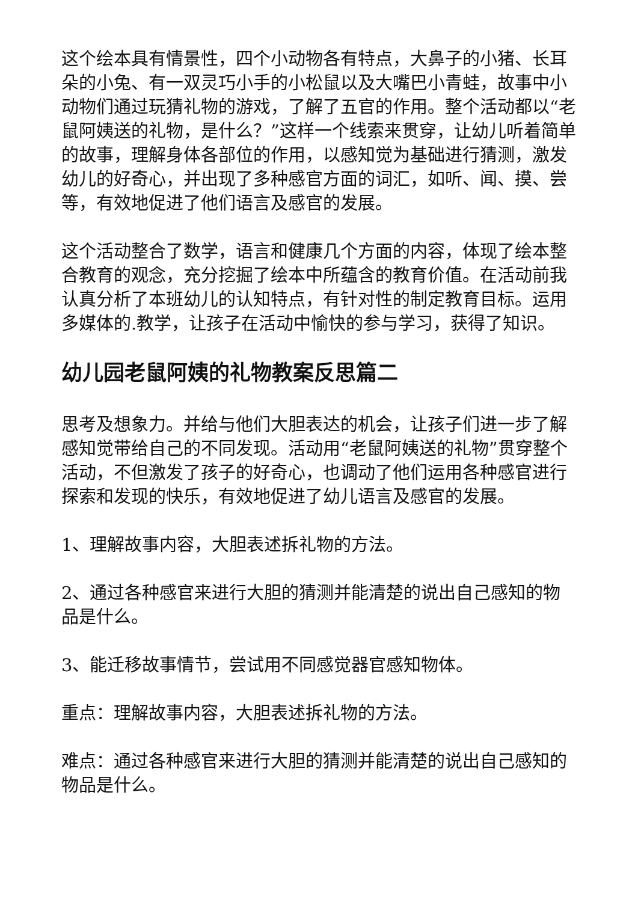这个绘本具有情景性，四个小动物各有特点，大鼻子的小猪、长耳朵的小兔、有一双灵巧小手的小松鼠以及大嘴巴小青蛙，故事中小动物们通过玩猜礼物的游戏，了解了五官的作用。整个活动都以“老鼠阿姨送的礼物，是什么？”这样一个线索来贯穿，让幼儿听着简单的故事，理解身体各部位的作用，以感知觉为基础进行猜测，激发幼儿的好奇心，并出现了多种感官方面的词汇，如听、闻、摸、尝等，有效地促进了他们语言及感官的发展。
这个活动整合了数学，语言和健康几个方面的内容，体现了绘本整合教育的观念，充分挖掘了绘本中所蕴含的教育价值。在活动前我认真分析了本班幼儿的认知特点，有针对性的制定教育目标。运用多媒体的.教学，让孩子在活动中愉快的参与学习，获得了知识。
幼儿园老鼠阿姨的礼物教案反思篇二
思考及想象力。并给与他们大胆表达的机会，让孩子们进一步了解感知觉带给自己的不同发现。活动用“老鼠阿姨送的礼物”贯穿整个活动，不但激发了孩子的好奇心，也调动了他们运用各种感官进行探索和发现的快乐，有效地促进了幼儿语言及感官的发展。
1、理解故事内容，大胆表述拆礼物的方法。
2、通过各种感官来进行大胆的猜测并能清楚的说出自己感知的物品是什么。
3、能迁移故事情节，尝试用不同感觉器官感知物体。
重点：理解故事内容，大胆表述拆礼物的方法。
难点：通过各种感官来进行大胆的猜测并能清楚的说出自己感知的物品是什么。